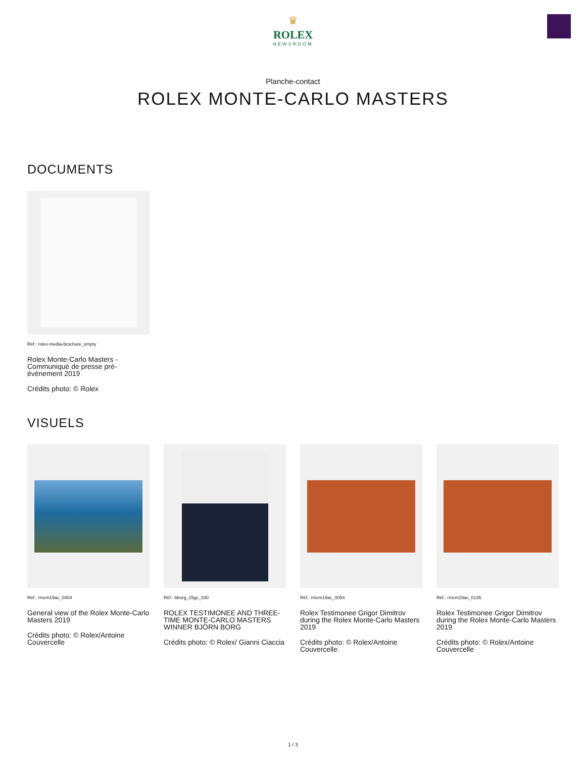♛
ROLEX
NEWSROOM
Planche-contact
ROLEX MONTE-CARLO MASTERS
DOCUMENTS
Réf.: rolex-media-brochure_empty
Rolex Monte-Carlo Masters - Communiqué de presse pré-événement 2019
Crédits photo: © Rolex
VISUELS
Réf.: rmcm19ac_0404
General view of the Rolex Monte-Carlo Masters 2019
Crédits photo: © Rolex/Antoine Couvercelle
Réf.: bborg_15gc_030
ROLEX TESTIMONEE AND THREE-TIME MONTE-CARLO MASTERS WINNER BJÖRN BORG
Crédits photo: © Rolex/ Gianni Ciaccia
Réf.: rmcm19ac_0054
Rolex Testimonee Grigor Dimitrov during the Rolex Monte-Carlo Masters 2019
Crédits photo: © Rolex/Antoine Couvercelle
Réf.: rmcm19ac_0135
Rolex Testimonee Grigor Dimitrov during the Rolex Monte-Carlo Masters 2019
Crédits photo: © Rolex/Antoine Couvercelle
1 / 3